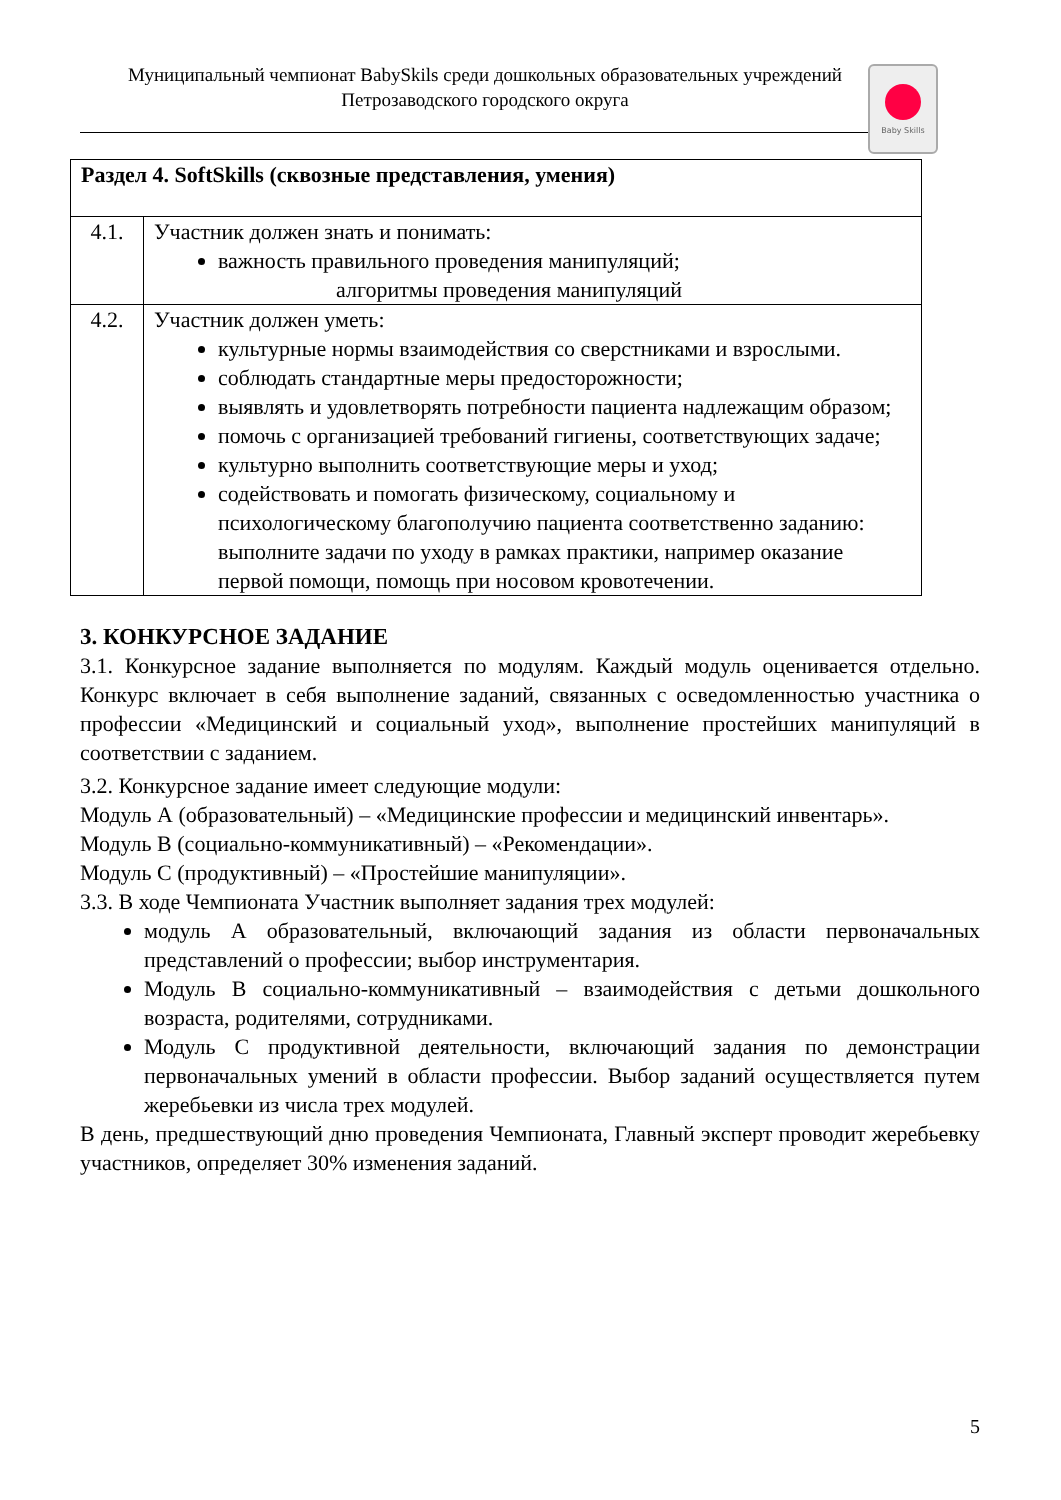Муниципальный чемпионат BabySkils среди дошкольных образовательных учреждений
Петрозаводского городского округа
Baby Skills
| Раздел 4. SoftSkills (сквозные представления, умения) | |
| 4.1. | Участник должен знать и понимать: важность правильного проведения манипуляций; алгоритмы проведения манипуляций |
| 4.2. | Участник должен уметь: культурные нормы взаимодействия со сверстниками и взрослыми. соблюдать стандартные меры предосторожности; выявлять и удовлетворять потребности пациента надлежащим образом; помочь с организацией требований гигиены, соответствующих задаче; культурно выполнить соответствующие меры и уход; содействовать и помогать физическому, социальному и психологическому благополучию пациента соответственно заданию: выполните задачи по уходу в рамках практики, например оказание первой помощи, помощь при носовом кровотечении. |
3. КОНКУРСНОЕ ЗАДАНИЕ
3.1. Конкурсное задание выполняется по модулям. Каждый модуль оценивается отдельно. Конкурс включает в себя выполнение заданий, связанных с осведомленностью участника о профессии «Медицинский и социальный уход», выполнение простейших манипуляций в соответствии с заданием.
3.2. Конкурсное задание имеет следующие модули:
Модуль А (образовательный) – «Медицинские профессии и медицинский инвентарь».
Модуль В (социально-коммуникативный) – «Рекомендации».
Модуль С (продуктивный) – «Простейшие манипуляции».
3.3. В ходе Чемпионата Участник выполняет задания трех модулей:
модуль А образовательный, включающий задания из области первоначальных представлений о профессии; выбор инструментария.
Модуль В социально-коммуникативный – взаимодействия с детьми дошкольного возраста, родителями, сотрудниками.
Модуль С продуктивной деятельности, включающий задания по демонстрации первоначальных умений в области профессии. Выбор заданий осуществляется путем жеребьевки из числа трех модулей.
В день, предшествующий дню проведения Чемпионата, Главный эксперт проводит жеребьевку участников, определяет 30% изменения заданий.
5